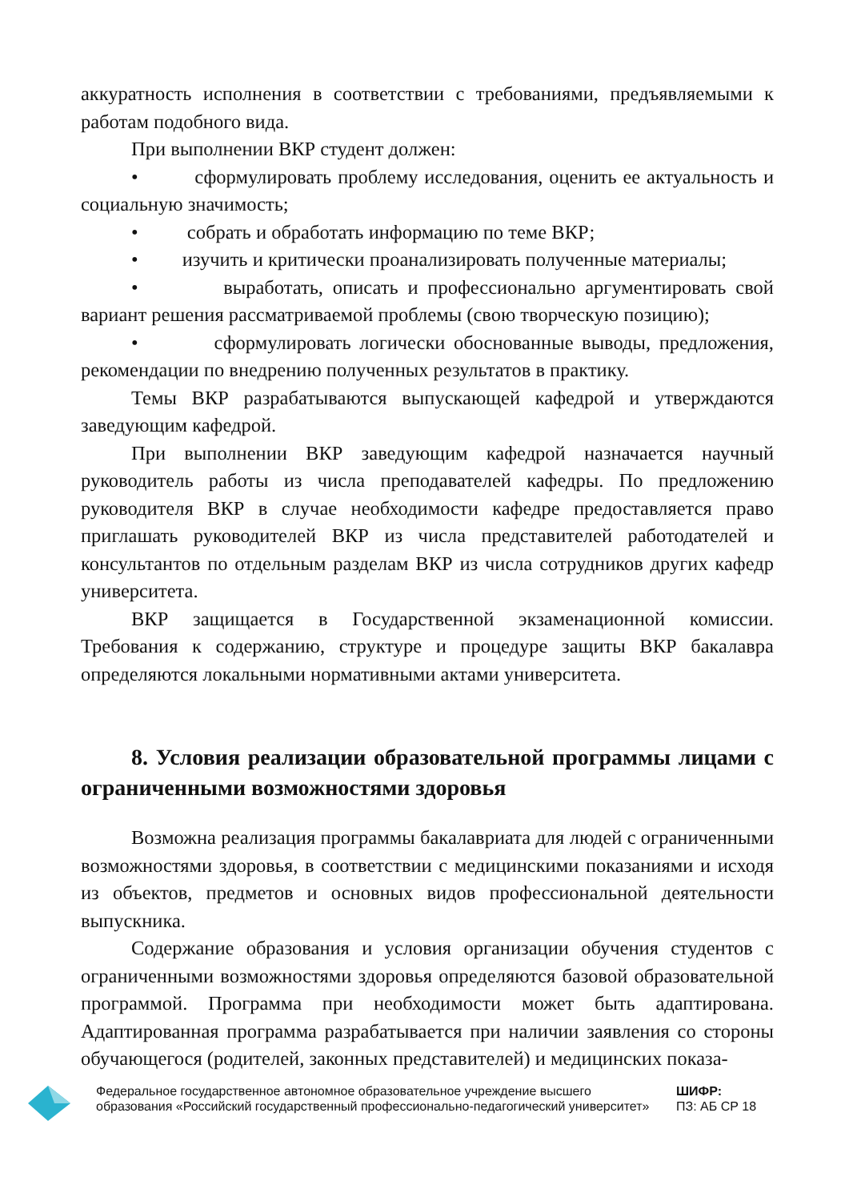аккуратность исполнения в соответствии с требованиями, предъявляемыми к работам подобного вида.
При выполнении ВКР студент должен:
• сформулировать проблему исследования, оценить ее актуальность и социальную значимость;
• собрать и обработать информацию по теме ВКР;
• изучить и критически проанализировать полученные материалы;
• выработать, описать и профессионально аргументировать свой вариант решения рассматриваемой проблемы (свою творческую позицию);
• сформулировать логически обоснованные выводы, предложения, рекомендации по внедрению полученных результатов в практику.
Темы ВКР разрабатываются выпускающей кафедрой и утверждаются заведующим кафедрой.
При выполнении ВКР заведующим кафедрой назначается научный руководитель работы из числа преподавателей кафедры. По предложению руководителя ВКР в случае необходимости кафедре предоставляется право приглашать руководителей ВКР из числа представителей работодателей и консультантов по отдельным разделам ВКР из числа сотрудников других кафедр университета.
ВКР защищается в Государственной экзаменационной комиссии. Требования к содержанию, структуре и процедуре защиты ВКР бакалавра определяются локальными нормативными актами университета.
8. Условия реализации образовательной программы лицами с ограниченными возможностями здоровья
Возможна реализация программы бакалавриата для людей с ограниченными возможностями здоровья, в соответствии с медицинскими показаниями и исходя из объектов, предметов и основных видов профессиональной деятельности выпускника.
Содержание образования и условия организации обучения студентов с ограниченными возможностями здоровья определяются базовой образовательной программой. Программа при необходимости может быть адаптирована. Адаптированная программа разрабатывается при наличии заявления со стороны обучающегося (родителей, законных представителей) и медицинских показа-
Федеральное государственное автономное образовательное учреждение высшего образования «Российский государственный профессионально-педагогический университет»
ШИФР:
ПЗ: АБ СР 18